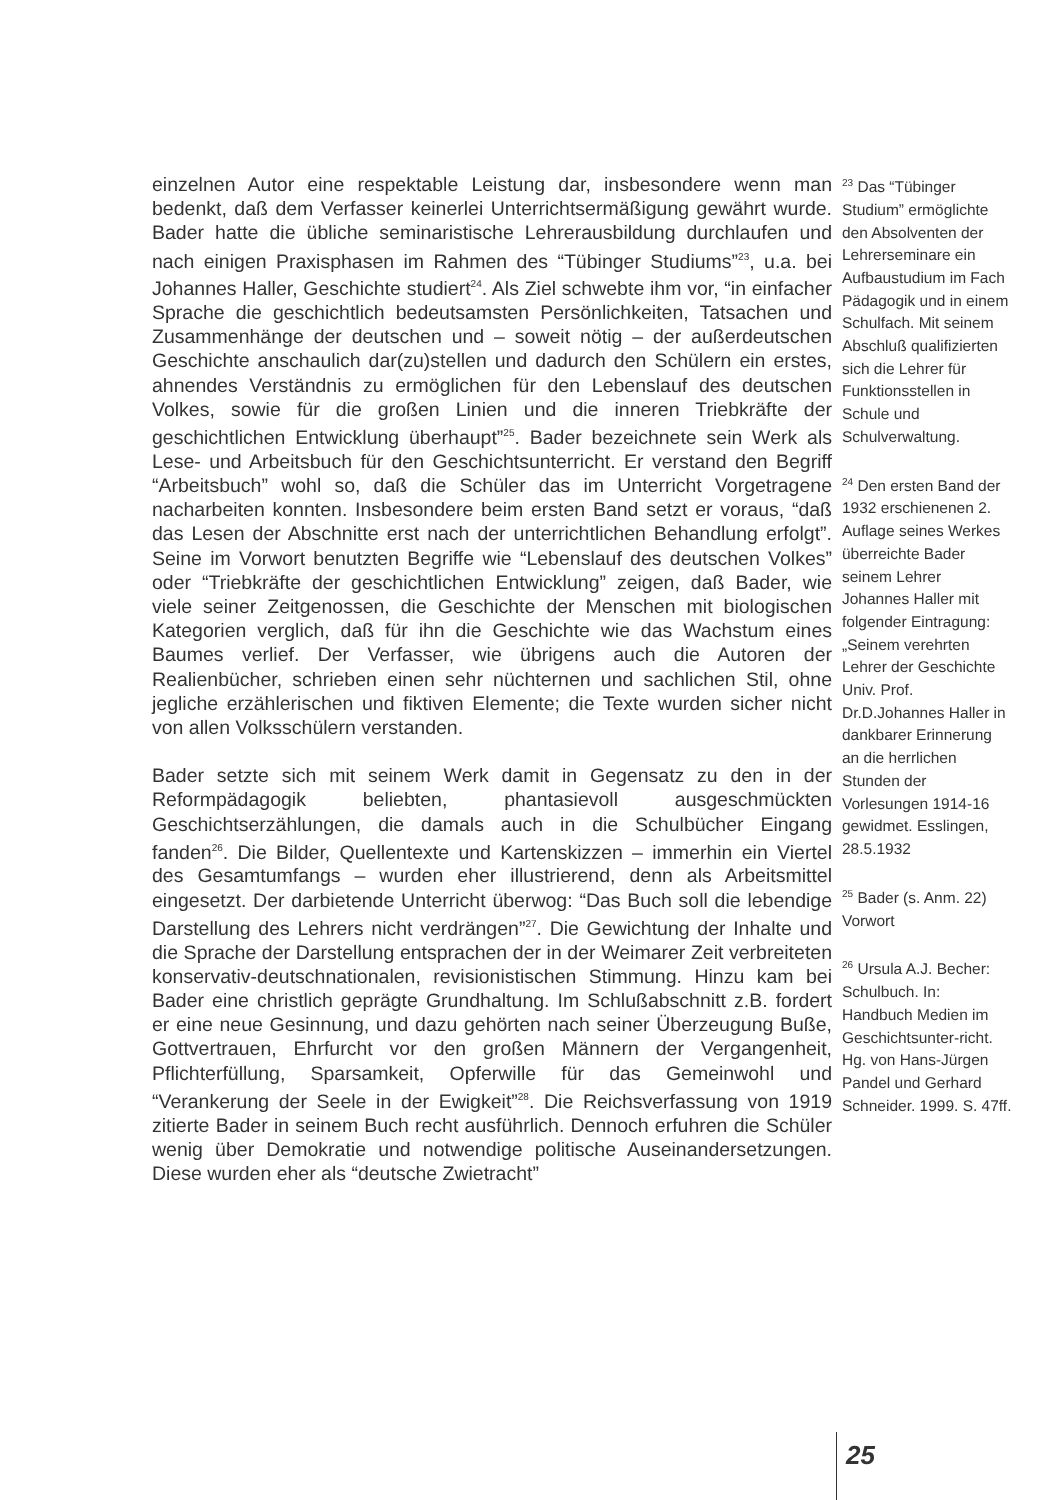einzelnen Autor eine respektable Leistung dar, insbesondere wenn man bedenkt, daß dem Verfasser keinerlei Unterrichtsermäßigung gewährt wurde. Bader hatte die übliche seminaristische Lehrerausbildung durchlaufen und nach einigen Praxisphasen im Rahmen des “Tübinger Studiums”<sup>23</sup>, u.a. bei Johannes Haller, Geschichte studiert<sup>24</sup>. Als Ziel schwebte ihm vor, “in einfacher Sprache die geschichtlich bedeutsamsten Persönlichkeiten, Tatsachen und Zusammenhänge der deutschen und – soweit nötig – der außerdeutschen Geschichte anschaulich dar(zu)stellen und dadurch den Schülern ein erstes, ahnendes Verständnis zu ermöglichen für den Lebenslauf des deutschen Volkes, sowie für die großen Linien und die inneren Triebkräfte der geschichtlichen Entwicklung überhaupt”<sup>25</sup>. Bader bezeichnete sein Werk als Lese- und Arbeitsbuch für den Geschichtsunterricht. Er verstand den Begriff “Arbeitsbuch” wohl so, daß die Schüler das im Unterricht Vorgetragene nacharbeiten konnten. Insbesondere beim ersten Band setzt er voraus, “daß das Lesen der Abschnitte erst nach der unterrichtlichen Behandlung erfolgt”. Seine im Vorwort benutzten Begriffe wie “Lebenslauf des deutschen Volkes” oder “Triebkräfte der geschichtlichen Entwicklung” zeigen, daß Bader, wie viele seiner Zeitgenossen, die Geschichte der Menschen mit biologischen Kategorien verglich, daß für ihn die Geschichte wie das Wachstum eines Baumes verlief. Der Verfasser, wie übrigens auch die Autoren der Realienbücher, schrieben einen sehr nüchternen und sachlichen Stil, ohne jegliche erzählerischen und fiktiven Elemente; die Texte wurden sicher nicht von allen Volksschülern verstanden.
Bader setzte sich mit seinem Werk damit in Gegensatz zu den in der Reformpädagogik beliebten, phantasievoll ausgeschmückten Geschichtserzählungen, die damals auch in die Schulbücher Eingang fanden<sup>26</sup>. Die Bilder, Quellentexte und Kartenskizzen – immerhin ein Viertel des Gesamtumfangs – wurden eher illustrierend, denn als Arbeitsmittel eingesetzt. Der darbietende Unterricht überwog: “Das Buch soll die lebendige Darstellung des Lehrers nicht verdrängen”<sup>27</sup>. Die Gewichtung der Inhalte und die Sprache der Darstellung entsprachen der in der Weimarer Zeit verbreiteten konservativ-deutschnationalen, revisionistischen Stimmung. Hinzu kam bei Bader eine christlich geprägte Grundhaltung. Im Schlußabschnitt z.B. fordert er eine neue Gesinnung, und dazu gehörten nach seiner Überzeugung Buße, Gottvertrauen, Ehrfurcht vor den großen Männern der Vergangenheit, Pflichterfüllung, Sparsamkeit, Opferwille für das Gemeinwohl und “Verankerung der Seele in der Ewigkeit”<sup>28</sup>. Die Reichsverfassung von 1919 zitierte Bader in seinem Buch recht ausführlich. Dennoch erfuhren die Schüler wenig über Demokratie und notwendige politische Auseinandersetzungen. Diese wurden eher als “deutsche Zwietracht”
<sup>23</sup> Das “Tübinger Studium” ermöglichte den Absolventen der Lehrerseminare ein Aufbaustudium im Fach Pädagogik und in einem Schulfach. Mit seinem Abschluß qualifizierten sich die Lehrer für Funktionsstellen in Schule und Schulverwaltung.
<sup>24</sup> Den ersten Band der 1932 erschienenen 2. Auflage seines Werkes überreichte Bader seinem Lehrer Johannes Haller mit folgender Eintragung: „Seinem verehrten Lehrer der Geschichte Univ. Prof. Dr.D.Johannes Haller in dankbarer Erinnerung an die herrlichen Stunden der Vorlesungen 1914-16 gewidmet. Esslingen, 28.5.1932
<sup>25</sup> Bader (s. Anm. 22) Vorwort
<sup>26</sup> Ursula A.J. Becher: Schulbuch. In: Handbuch Medien im Geschichtsunter-richt. Hg. von Hans-Jürgen Pandel und Gerhard Schneider. 1999. S. 47ff.
25